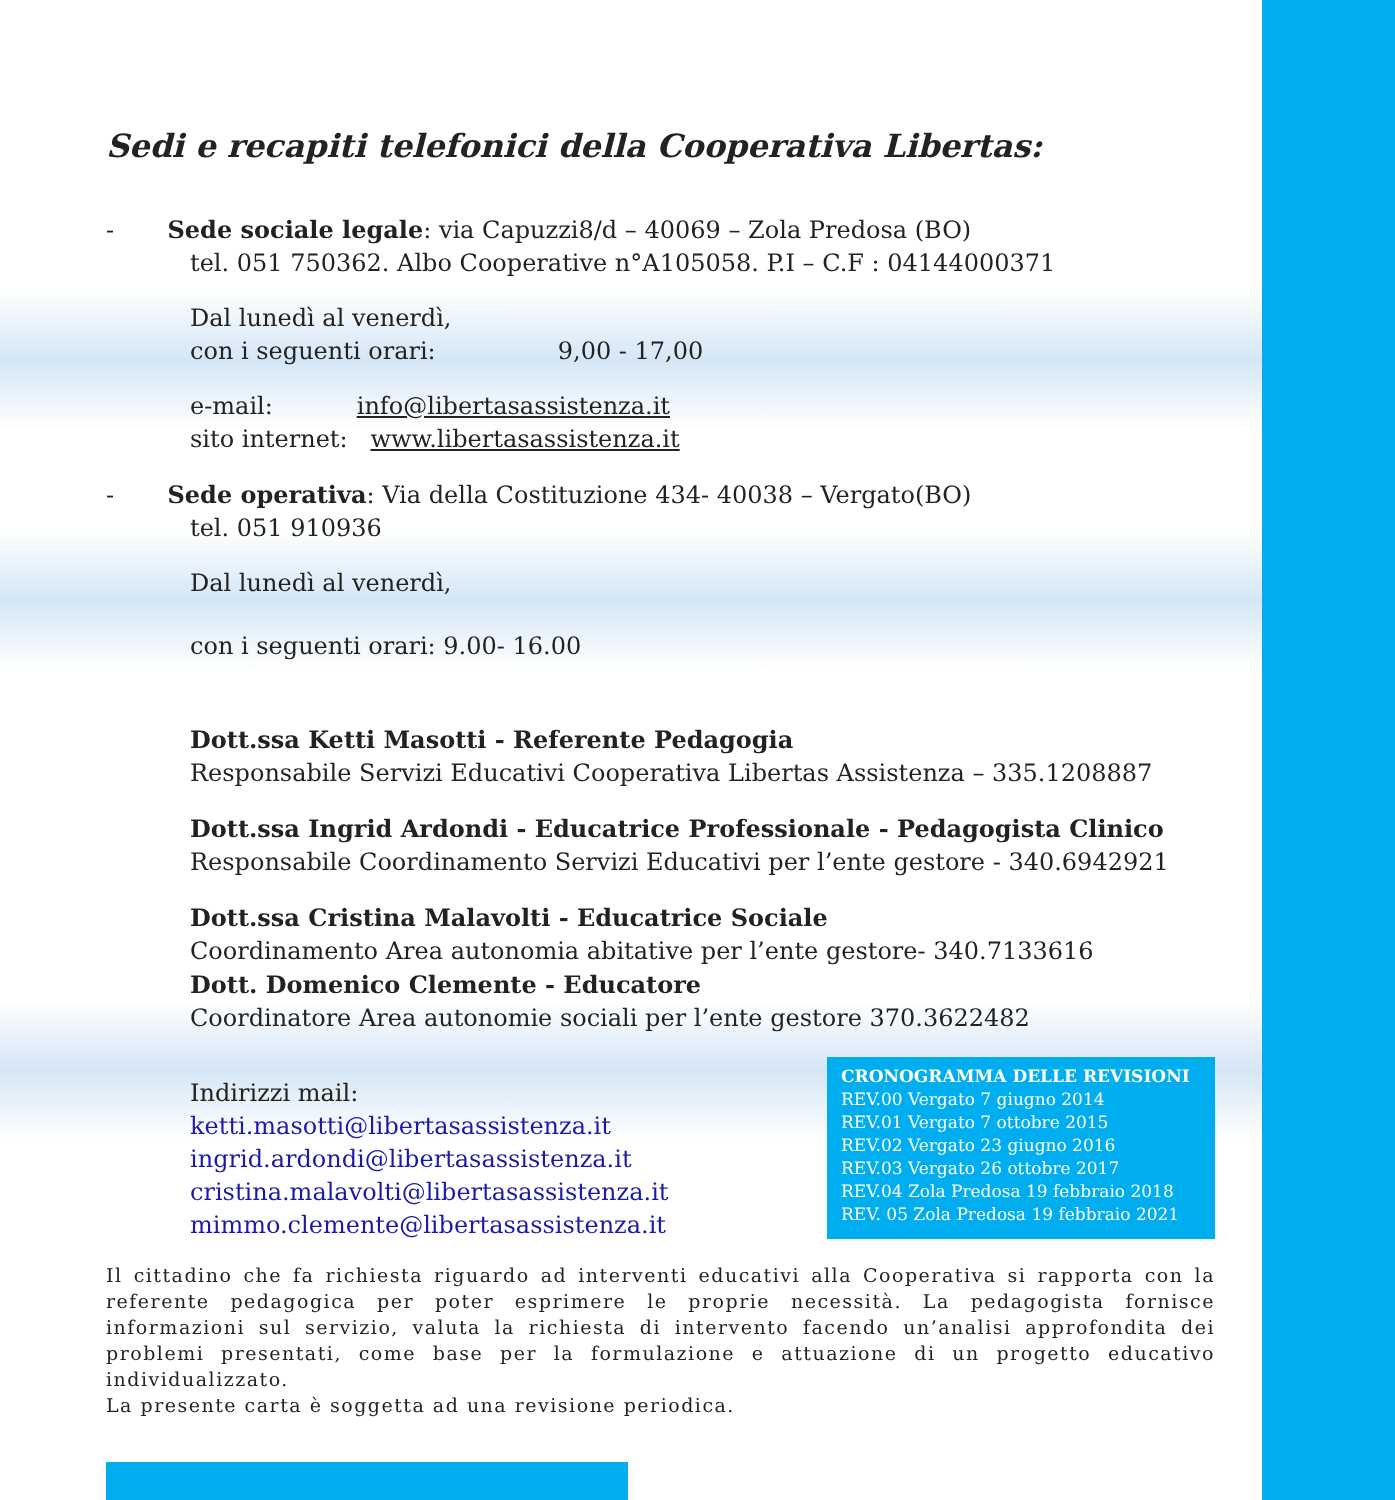Sedi e recapiti telefonici della Cooperativa Libertas:
- Sede sociale legale: via Capuzzi8/d – 40069 – Zola Predosa (BO)
tel. 051 750362. Albo Cooperative n°A105058. P.I – C.F : 04144000371
Dal lunedì al venerdì,
con i seguenti orari: 9,00 - 17,00
e-mail: info@libertasassistenza.it
sito internet: www.libertasassistenza.it
- Sede operativa: Via della Costituzione 434- 40038 – Vergato(BO)
tel. 051 910936
Dal lunedì al venerdì,
con i seguenti orari: 9.00- 16.00
Dott.ssa Ketti Masotti - Referente Pedagogia
Responsabile Servizi Educativi Cooperativa Libertas Assistenza – 335.1208887
Dott.ssa Ingrid Ardondi - Educatrice Professionale - Pedagogista Clinico
Responsabile Coordinamento Servizi Educativi per l’ente gestore - 340.6942921
Dott.ssa Cristina Malavolti - Educatrice Sociale
Coordinamento Area autonomia abitative per l’ente gestore- 340.7133616
Dott. Domenico Clemente - Educatore
Coordinatore Area autonomie sociali per l’ente gestore 370.3622482
Indirizzi mail:
ketti.masotti@libertasassistenza.it
ingrid.ardondi@libertasassistenza.it
cristina.malavolti@libertasassistenza.it
mimmo.clemente@libertasassistenza.it
CRONOGRAMMA DELLE REVISIONI
REV.00 Vergato 7 giugno 2014
REV.01 Vergato 7 ottobre 2015
REV.02 Vergato 23 giugno 2016
REV.03 Vergato 26 ottobre 2017
REV.04 Zola Predosa 19 febbraio 2018
REV. 05 Zola Predosa 19 febbraio 2021
Il cittadino che fa richiesta riguardo ad interventi educativi alla Cooperativa si rapporta con la referente pedagogica per poter esprimere le proprie necessità. La pedagogista fornisce informazioni sul servizio, valuta la richiesta di intervento facendo un’analisi approfondita dei problemi presentati, come base per la formulazione e attuazione di un progetto educativo individualizzato.
La presente carta è soggetta ad una revisione periodica.